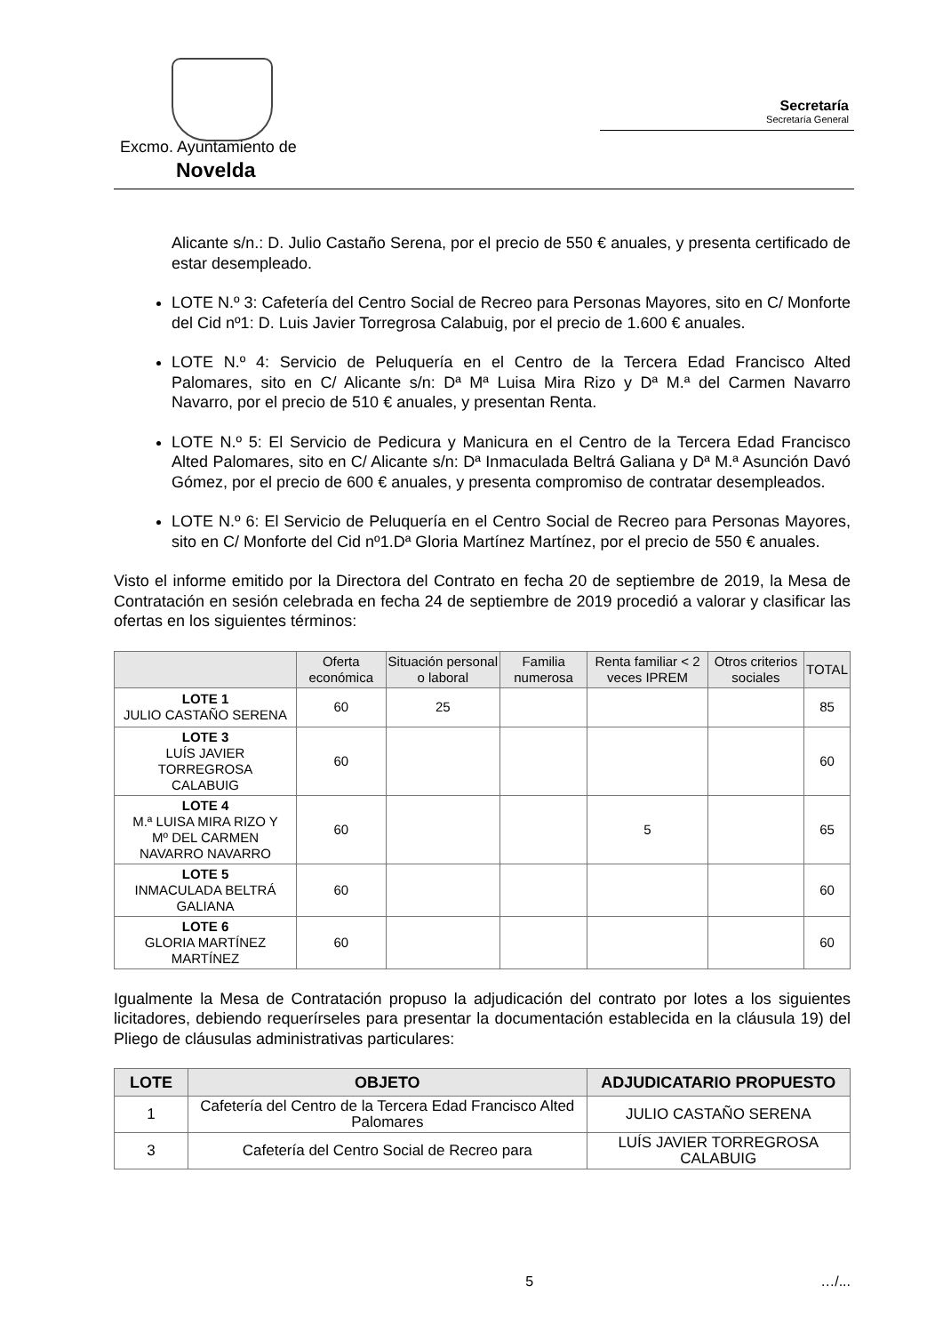Excmo. Ayuntamiento de
Novelda
Secretaría
Secretaría General
Alicante s/n.: D. Julio Castaño Serena, por el precio de 550 € anuales, y presenta certificado de estar desempleado.
LOTE N.º 3: Cafetería del Centro Social de Recreo para Personas Mayores, sito en C/ Monforte del Cid nº1: D. Luis Javier Torregrosa Calabuig, por el precio de 1.600 € anuales.
LOTE N.º 4: Servicio de Peluquería en el Centro de la Tercera Edad Francisco Alted Palomares, sito en C/ Alicante s/n: Dª Mª Luisa Mira Rizo y Dª M.ª del Carmen Navarro Navarro, por el precio de 510 € anuales, y presentan Renta.
LOTE N.º 5: El Servicio de Pedicura y Manicura en el Centro de la Tercera Edad Francisco Alted Palomares, sito en C/ Alicante s/n: Dª Inmaculada Beltrá Galiana y Dª M.ª Asunción Davó Gómez, por el precio de 600 € anuales, y presenta compromiso de contratar desempleados.
LOTE N.º 6: El Servicio de Peluquería en el Centro Social de Recreo para Personas Mayores, sito en C/ Monforte del Cid nº1.Dª Gloria Martínez Martínez, por el precio de 550 € anuales.
Visto el informe emitido por la Directora del Contrato en fecha 20 de septiembre de 2019, la Mesa de Contratación en sesión celebrada en fecha 24 de septiembre de 2019 procedió a valorar y clasificar las ofertas en los siguientes términos:
| | Oferta económica | Situación personal o laboral | Familia numerosa | Renta familiar < 2 veces IPREM | Otros criterios sociales | TOTAL |
| --- | --- | --- | --- | --- | --- | --- |
| LOTE 1 JULIO CASTAÑO SERENA | 60 | 25 | | | | 85 |
| LOTE 3 LUÍS JAVIER TORREGROSA CALABUIG | 60 | | | | | 60 |
| LOTE 4 M.ª LUISA MIRA RIZO Y Mº DEL CARMEN NAVARRO NAVARRO | 60 | | | 5 | | 65 |
| LOTE 5 INMACULADA BELTRÁ GALIANA | 60 | | | | | 60 |
| LOTE 6 GLORIA MARTÍNEZ MARTÍNEZ | 60 | | | | | 60 |
Igualmente la Mesa de Contratación propuso la adjudicación del contrato por lotes a los siguientes licitadores, debiendo requerírseles para presentar la documentación establecida en la cláusula 19) del Pliego de cláusulas administrativas particulares:
| LOTE | OBJETO | ADJUDICATARIO PROPUESTO |
| --- | --- | --- |
| 1 | Cafetería del Centro de la Tercera Edad Francisco Alted Palomares | JULIO CASTAÑO SERENA |
| 3 | Cafetería del Centro Social de Recreo para | LUÍS JAVIER TORREGROSA CALABUIG |
5 …/...